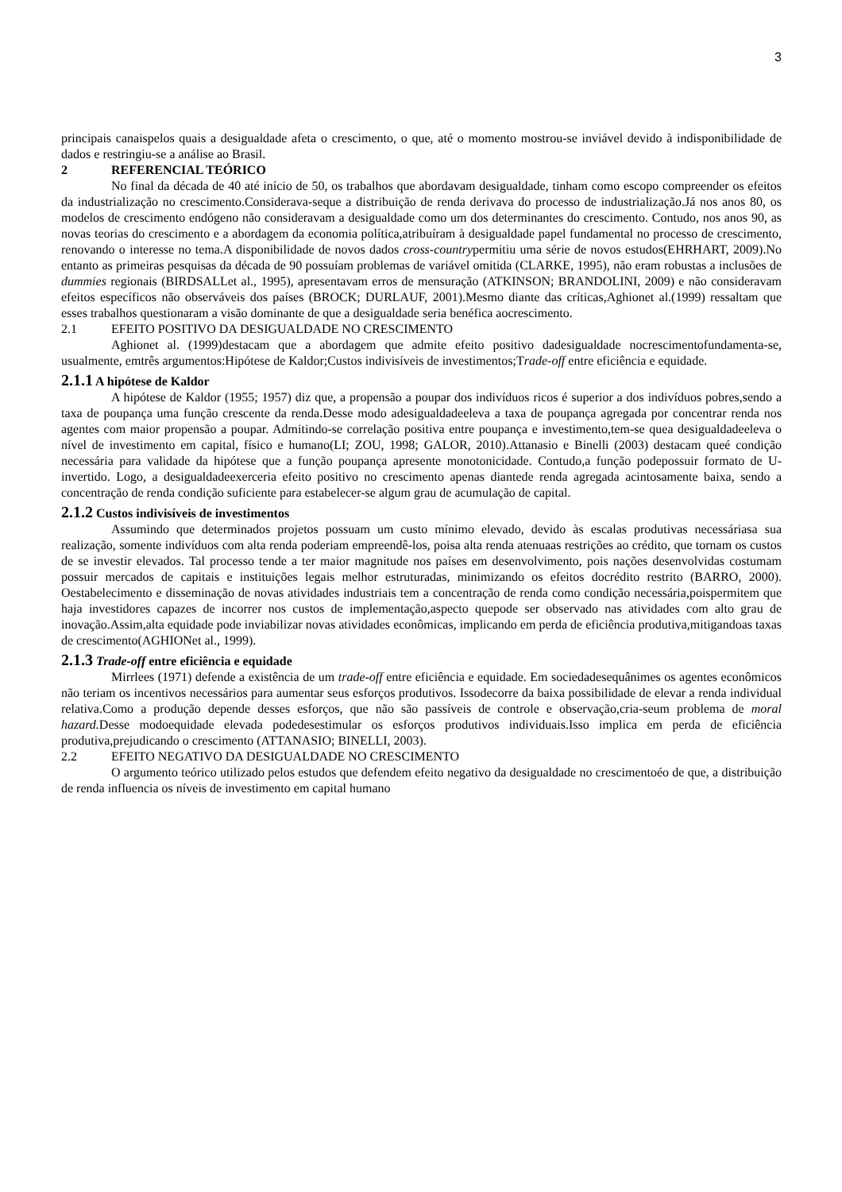3
principais canaispelos quais a desigualdade afeta o crescimento, o que, até o momento mostrou-se inviável devido à indisponibilidade de dados e restringiu-se a análise ao Brasil.
2 REFERENCIAL TEÓRICO
No final da década de 40 até início de 50, os trabalhos que abordavam desigualdade, tinham como escopo compreender os efeitos da industrialização no crescimento.Considerava-seque a distribuição de renda derivava do processo de industrialização.Já nos anos 80, os modelos de crescimento endógeno não consideravam a desigualdade como um dos determinantes do crescimento. Contudo, nos anos 90, as novas teorias do crescimento e a abordagem da economia política,atribuíram à desigualdade papel fundamental no processo de crescimento, renovando o interesse no tema.A disponibilidade de novos dados cross-countrypermitiu uma série de novos estudos(EHRHART, 2009).No entanto as primeiras pesquisas da década de 90 possuíam problemas de variável omitida (CLARKE, 1995), não eram robustas a inclusões de dummies regionais (BIRDSALLet al., 1995), apresentavam erros de mensuração (ATKINSON; BRANDOLINI, 2009) e não consideravam efeitos específicos não observáveis dos países (BROCK; DURLAUF, 2001).Mesmo diante das críticas,Aghionet al.(1999) ressaltam que esses trabalhos questionaram a visão dominante de que a desigualdade seria benéfica aocrescimento.
2.1 EFEITO POSITIVO DA DESIGUALDADE NO CRESCIMENTO
Aghionet al. (1999)destacam que a abordagem que admite efeito positivo dadesigualdade nocrescimentofundamenta-se, usualmente, emtrês argumentos:Hipótese de Kaldor;Custos indivisíveis de investimentos;Trade-off entre eficiência e equidade.
2.1.1 A hipótese de Kaldor
A hipótese de Kaldor (1955; 1957) diz que, a propensão a poupar dos indivíduos ricos é superior a dos indivíduos pobres,sendo a taxa de poupança uma função crescente da renda.Desse modo adesigualdadeeleva a taxa de poupança agregada por concentrar renda nos agentes com maior propensão a poupar. Admitindo-se correlação positiva entre poupança e investimento,tem-se quea desigualdadeeleva o nível de investimento em capital, físico e humano(LI; ZOU, 1998; GALOR, 2010).Attanasio e Binelli (2003) destacam queé condição necessária para validade da hipótese que a função poupança apresente monotonicidade. Contudo,a função podepossuir formato de U-invertido. Logo, a desigualdadeexerceria efeito positivo no crescimento apenas diantede renda agregada acintosamente baixa, sendo a concentração de renda condição suficiente para estabelecer-se algum grau de acumulação de capital.
2.1.2 Custos indivisíveis de investimentos
Assumindo que determinados projetos possuam um custo mínimo elevado, devido às escalas produtivas necessáriasa sua realização, somente indivíduos com alta renda poderiam empreendê-los, poisa alta renda atenuaas restrições ao crédito, que tornam os custos de se investir elevados. Tal processo tende a ter maior magnitude nos países em desenvolvimento, pois nações desenvolvidas costumam possuir mercados de capitais e instituições legais melhor estruturadas, minimizando os efeitos docrédito restrito (BARRO, 2000). Oestabelecimento e disseminação de novas atividades industriais tem a concentração de renda como condição necessária,poispermitem que haja investidores capazes de incorrer nos custos de implementação,aspecto quepode ser observado nas atividades com alto grau de inovação.Assim,alta equidade pode inviabilizar novas atividades econômicas, implicando em perda de eficiência produtiva,mitigandoas taxas de crescimento(AGHIONet al., 1999).
2.1.3 Trade-off entre eficiência e equidade
Mirrlees (1971) defende a existência de um trade-off entre eficiência e equidade. Em sociedadesequânimes os agentes econômicos não teriam os incentivos necessários para aumentar seus esforços produtivos. Issodecorre da baixa possibilidade de elevar a renda individual relativa.Como a produção depende desses esforços, que não são passíveis de controle e observação,cria-seum problema de moral hazard. Desse modoequidade elevada podedesestimular os esforços produtivos individuais.Isso implica em perda de eficiência produtiva,prejudicando o crescimento (ATTANASIO; BINELLI, 2003).
2.2 EFEITO NEGATIVO DA DESIGUALDADE NO CRESCIMENTO
O argumento teórico utilizado pelos estudos que defendem efeito negativo da desigualdade no crescimentoéo de que, a distribuição de renda influencia os níveis de investimento em capital humano